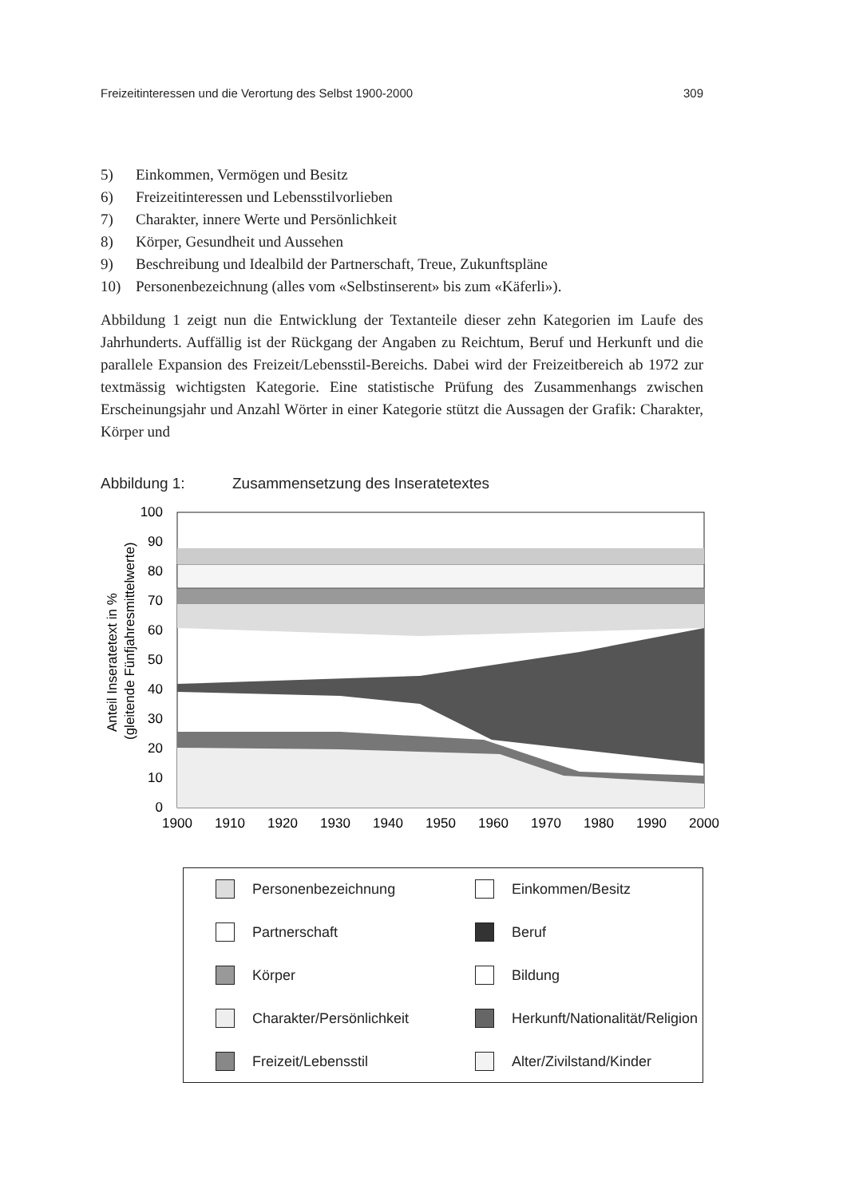Freizeitinteressen und die Verortung des Selbst 1900-2000 309
5) Einkommen, Vermögen und Besitz
6) Freizeitinteressen und Lebensstilvorlieben
7) Charakter, innere Werte und Persönlichkeit
8) Körper, Gesundheit und Aussehen
9) Beschreibung und Idealbild der Partnerschaft, Treue, Zukunftspläne
10) Personenbezeichnung (alles vom «Selbstinserent» bis zum «Käferli»).
Abbildung 1 zeigt nun die Entwicklung der Textanteile dieser zehn Kategorien im Laufe des Jahrhunderts. Auffällig ist der Rückgang der Angaben zu Reichtum, Beruf und Herkunft und die parallele Expansion des Freizeit/Lebensstil-Bereichs. Dabei wird der Freizeitbereich ab 1972 zur textmässig wichtigsten Kategorie. Eine statistische Prüfung des Zusammenhangs zwischen Erscheinungsjahr und Anzahl Wörter in einer Kategorie stützt die Aussagen der Grafik: Charakter, Körper und
Abbildung 1: Zusammensetzung des Inseratetextes
Anteil Inseratetext in %
(gleitende Fünfjahresmittelwerte)
100
90
80
70
60
50
40
30
20
10
0
1900
1910
1920
1930
1940
1950
1960
1970
1980
1990
2000
Personenbezeichnung
Einkommen/Besitz
Partnerschaft
Beruf
Körper
Bildung
Charakter/Persönlichkeit
Herkunft/Nationalität/Religion
Freizeit/Lebensstil
Alter/Zivilstand/Kinder